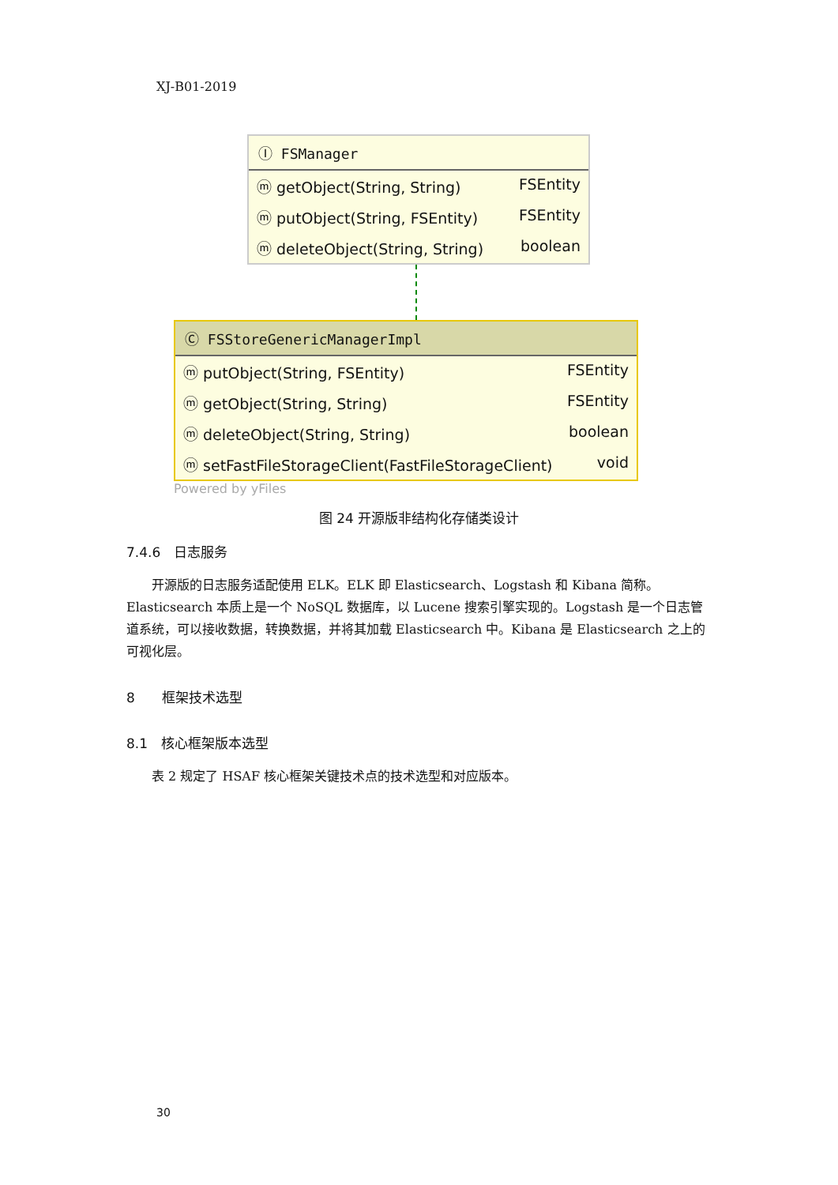XJ-B01-2019
Ⓘ FSManager
ⓜ getObject(String, String) FSEntity
ⓜ putObject(String, FSEntity) FSEntity
ⓜ deleteObject(String, String) boolean
Ⓒ FSStoreGenericManagerImpl
ⓜ putObject(String, FSEntity) FSEntity
ⓜ getObject(String, String) FSEntity
ⓜ deleteObject(String, String) boolean
ⓜ setFastFileStorageClient(FastFileStorageClient) void
Powered by yFiles
图 24 开源版非结构化存储类设计
7.4.6　日志服务
开源版的日志服务适配使用 ELK。ELK 即 Elasticsearch、Logstash 和 Kibana 简称。Elasticsearch 本质上是一个 NoSQL 数据库，以 Lucene 搜索引擎实现的。Logstash 是一个日志管道系统，可以接收数据，转换数据，并将其加载 Elasticsearch 中。Kibana 是 Elasticsearch 之上的可视化层。
8　　框架技术选型
8.1　核心框架版本选型
表 2 规定了 HSAF 核心框架关键技术点的技术选型和对应版本。
30